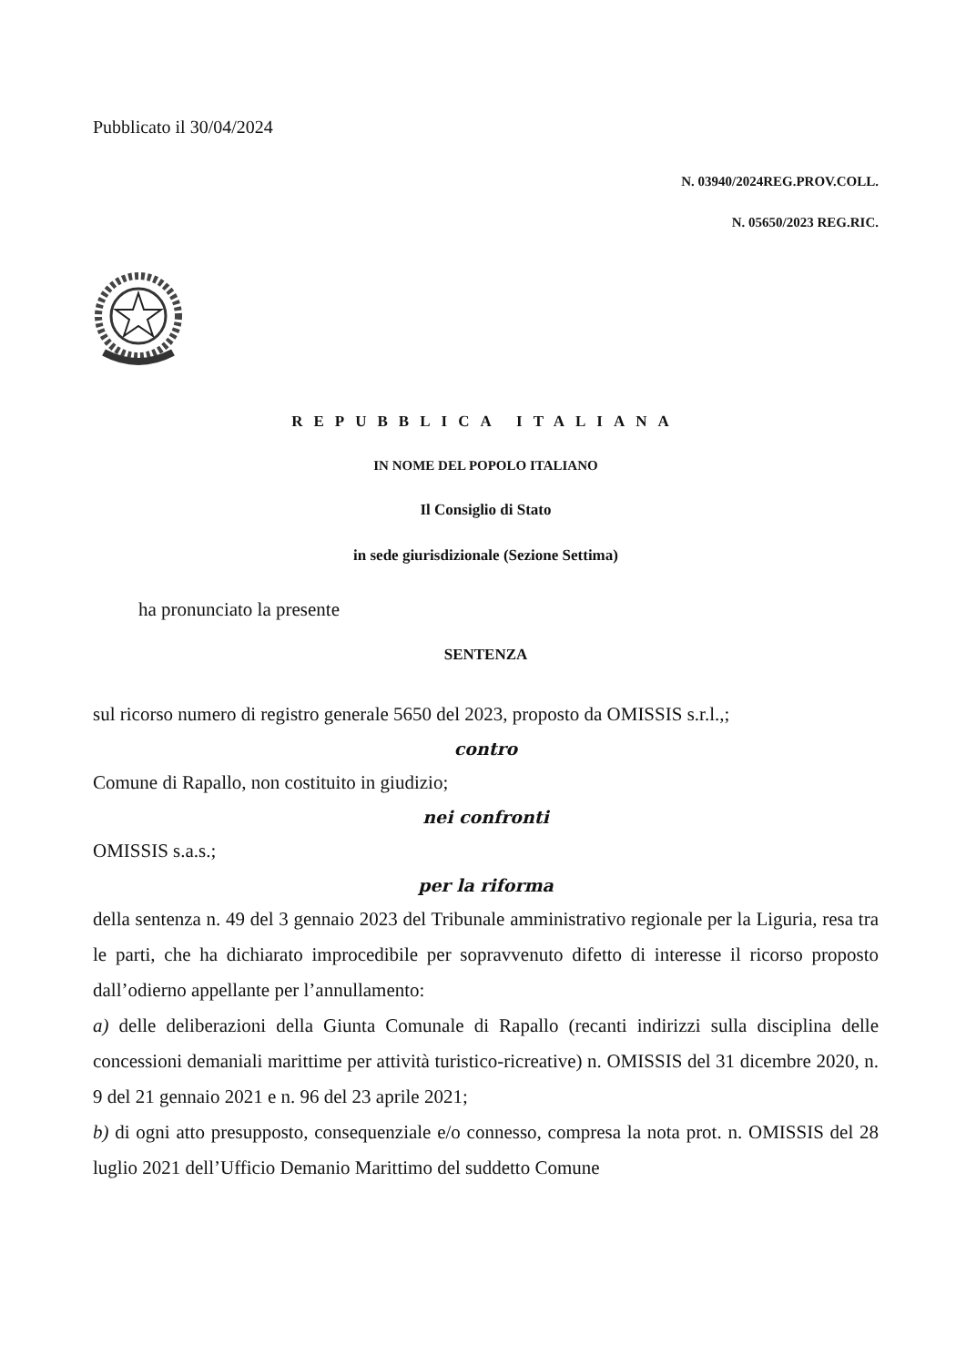Pubblicato il 30/04/2024
N. 03940/2024REG.PROV.COLL.
N. 05650/2023 REG.RIC.
REPUBBLICA ITALIANA
IN NOME DEL POPOLO ITALIANO
Il Consiglio di Stato
in sede giurisdizionale (Sezione Settima)
ha pronunciato la presente
SENTENZA
sul ricorso numero di registro generale 5650 del 2023, proposto da OMISSIS s.r.l.,;
contro
Comune di Rapallo, non costituito in giudizio;
nei confronti
OMISSIS s.a.s.;
per la riforma
della sentenza n. 49 del 3 gennaio 2023 del Tribunale amministrativo regionale per la Liguria, resa tra le parti, che ha dichiarato improcedibile per sopravvenuto difetto di interesse il ricorso proposto dall’odierno appellante per l’annullamento:
a) delle deliberazioni della Giunta Comunale di Rapallo (recanti indirizzi sulla disciplina delle concessioni demaniali marittime per attività turistico-ricreative) n. OMISSIS del 31 dicembre 2020, n. 9 del 21 gennaio 2021 e n. 96 del 23 aprile 2021;
b) di ogni atto presupposto, consequenziale e/o connesso, compresa la nota prot. n. OMISSIS del 28 luglio 2021 dell’Ufficio Demanio Marittimo del suddetto Comune